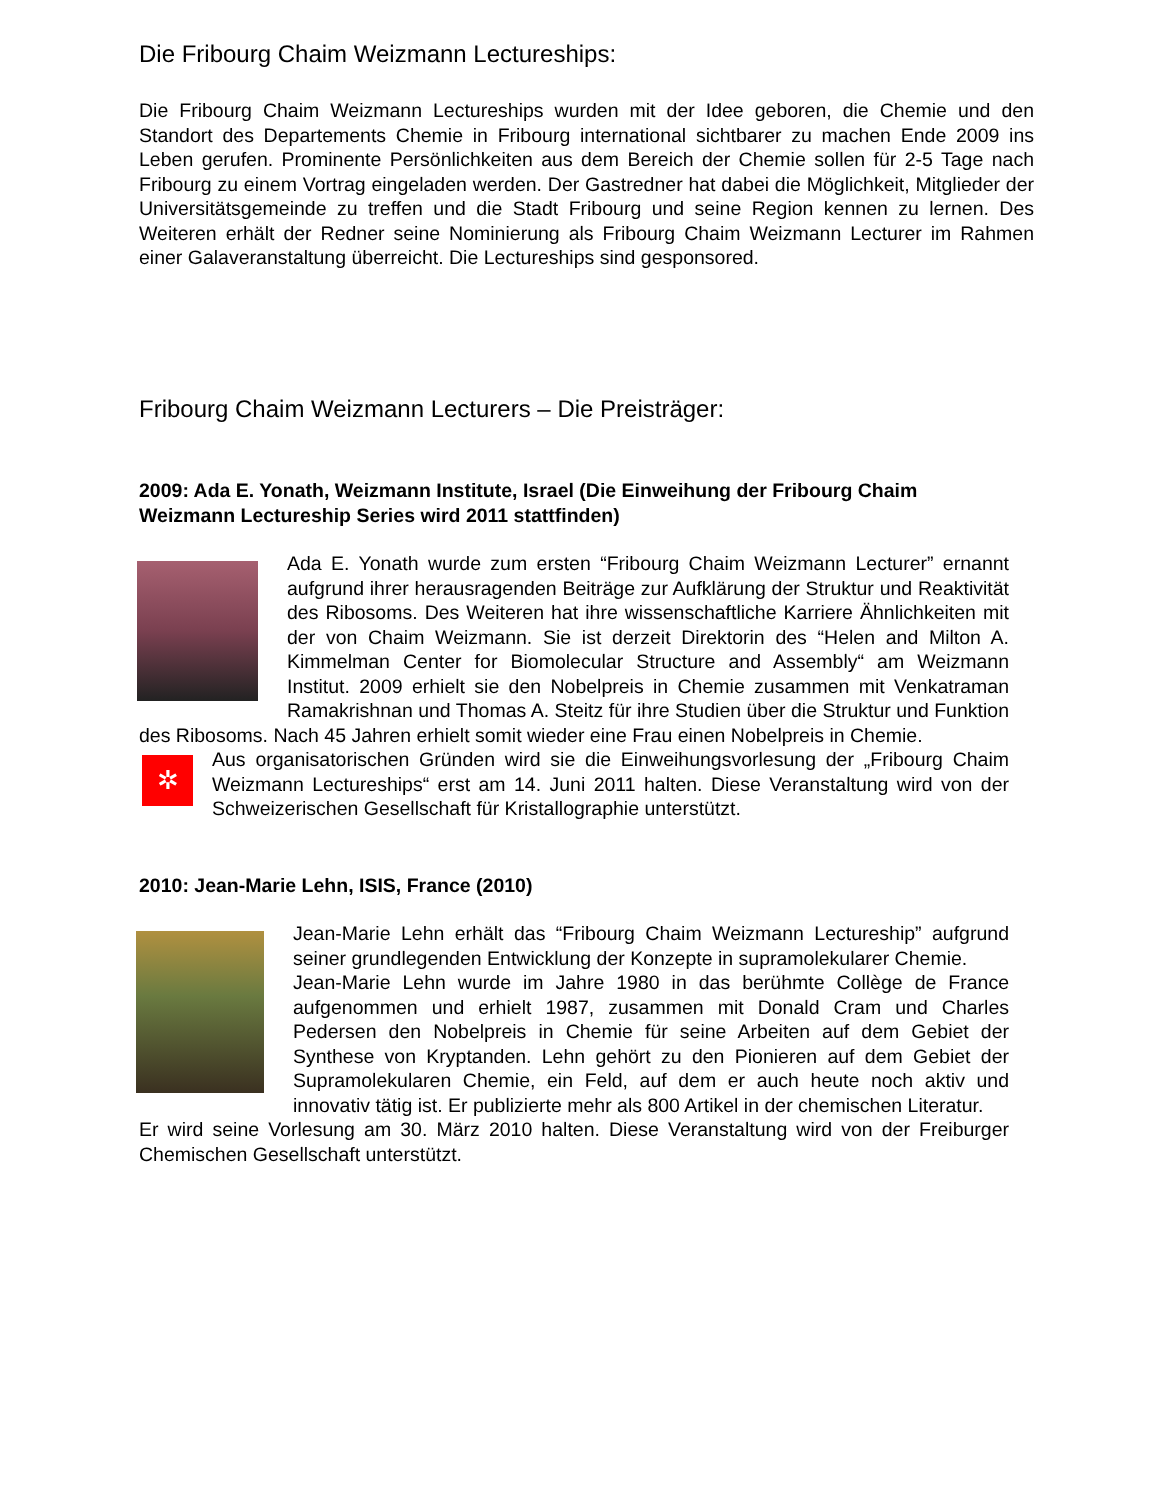Die Fribourg Chaim Weizmann Lectureships:
Die Fribourg Chaim Weizmann Lectureships wurden mit der Idee geboren, die Chemie und den Standort des Departements Chemie in Fribourg international sichtbarer zu machen Ende 2009 ins Leben gerufen. Prominente Persönlichkeiten aus dem Bereich der Chemie sollen für 2-5 Tage nach Fribourg zu einem Vortrag eingeladen werden. Der Gastredner hat dabei die Möglichkeit, Mitglieder der Universitätsgemeinde zu treffen und die Stadt Fribourg und seine Region kennen zu lernen. Des Weiteren erhält der Redner seine Nominierung als Fribourg Chaim Weizmann Lecturer im Rahmen einer Galaveranstaltung überreicht. Die Lectureships sind gesponsored.
Fribourg Chaim Weizmann Lecturers – Die Preisträger:
2009: Ada E. Yonath, Weizmann Institute, Israel (Die Einweihung der Fribourg Chaim Weizmann Lectureship Series wird 2011 stattfinden)
Ada E. Yonath wurde zum ersten “Fribourg Chaim Weizmann Lecturer” ernannt aufgrund ihrer herausragenden Beiträge zur Aufklärung der Struktur und Reaktivität des Ribosoms. Des Weiteren hat ihre wissenschaftliche Karriere Ähnlichkeiten mit der von Chaim Weizmann. Sie ist derzeit Direktorin des “Helen and Milton A. Kimmelman Center for Biomolecular Structure and Assembly“ am Weizmann Institut. 2009 erhielt sie den Nobelpreis in Chemie zusammen mit Venkatraman Ramakrishnan und Thomas A. Steitz für ihre Studien über die Struktur und Funktion des Ribosoms. Nach 45 Jahren erhielt somit wieder eine Frau einen Nobelpreis in Chemie.
✲
Aus organisatorischen Gründen wird sie die Einweihungsvorlesung der „Fribourg Chaim Weizmann Lectureships“ erst am 14. Juni 2011 halten. Diese Veranstaltung wird von der Schweizerischen Gesellschaft für Kristallographie unterstützt.
2010: Jean-Marie Lehn, ISIS, France (2010)
Jean-Marie Lehn erhält das “Fribourg Chaim Weizmann Lectureship” aufgrund seiner grundlegenden Entwicklung der Konzepte in supramolekularer Chemie.
Jean-Marie Lehn wurde im Jahre 1980 in das berühmte Collège de France aufgenommen und erhielt 1987, zusammen mit Donald Cram und Charles Pedersen den Nobelpreis in Chemie für seine Arbeiten auf dem Gebiet der Synthese von Kryptanden. Lehn gehört zu den Pionieren auf dem Gebiet der Supramolekularen Chemie, ein Feld, auf dem er auch heute noch aktiv und innovativ tätig ist. Er publizierte mehr als 800 Artikel in der chemischen Literatur.
Er wird seine Vorlesung am 30. März 2010 halten. Diese Veranstaltung wird von der Freiburger Chemischen Gesellschaft unterstützt.